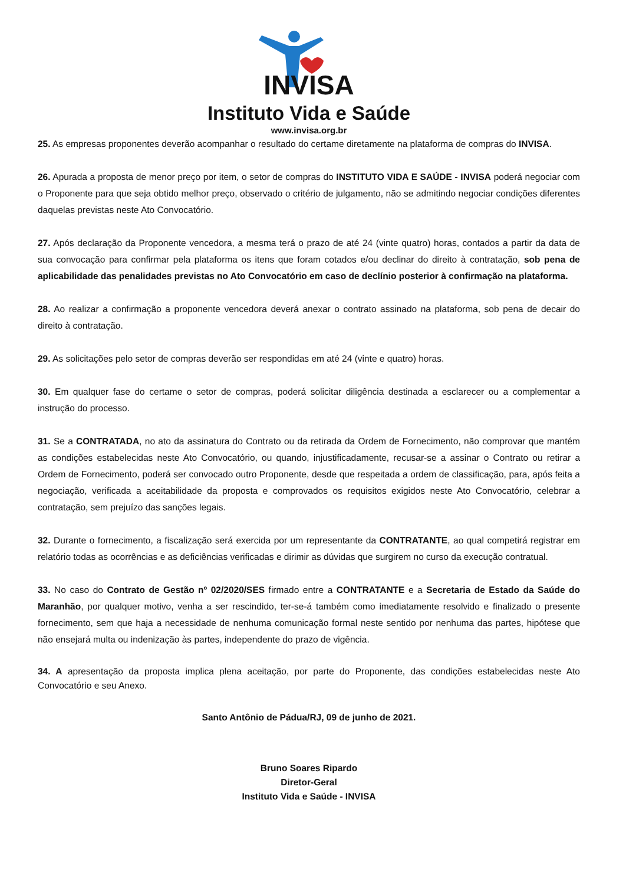INVISA
Instituto Vida e Saúde
www.invisa.org.br
25. As empresas proponentes deverão acompanhar o resultado do certame diretamente na plataforma de compras do INVISA.
26. Apurada a proposta de menor preço por item, o setor de compras do INSTITUTO VIDA E SAÚDE - INVISA poderá negociar com o Proponente para que seja obtido melhor preço, observado o critério de julgamento, não se admitindo negociar condições diferentes daquelas previstas neste Ato Convocatório.
27. Após declaração da Proponente vencedora, a mesma terá o prazo de até 24 (vinte quatro) horas, contados a partir da data de sua convocação para confirmar pela plataforma os itens que foram cotados e/ou declinar do direito à contratação, sob pena de aplicabilidade das penalidades previstas no Ato Convocatório em caso de declínio posterior à confirmação na plataforma.
28. Ao realizar a confirmação a proponente vencedora deverá anexar o contrato assinado na plataforma, sob pena de decair do direito à contratação.
29. As solicitações pelo setor de compras deverão ser respondidas em até 24 (vinte e quatro) horas.
30. Em qualquer fase do certame o setor de compras, poderá solicitar diligência destinada a esclarecer ou a complementar a instrução do processo.
31. Se a CONTRATADA, no ato da assinatura do Contrato ou da retirada da Ordem de Fornecimento, não comprovar que mantém as condições estabelecidas neste Ato Convocatório, ou quando, injustificadamente, recusar-se a assinar o Contrato ou retirar a Ordem de Fornecimento, poderá ser convocado outro Proponente, desde que respeitada a ordem de classificação, para, após feita a negociação, verificada a aceitabilidade da proposta e comprovados os requisitos exigidos neste Ato Convocatório, celebrar a contratação, sem prejuízo das sanções legais.
32. Durante o fornecimento, a fiscalização será exercida por um representante da CONTRATANTE, ao qual competirá registrar em relatório todas as ocorrências e as deficiências verificadas e dirimir as dúvidas que surgirem no curso da execução contratual.
33. No caso do Contrato de Gestão nº 02/2020/SES firmado entre a CONTRATANTE e a Secretaria de Estado da Saúde do Maranhão, por qualquer motivo, venha a ser rescindido, ter-se-á também como imediatamente resolvido e finalizado o presente fornecimento, sem que haja a necessidade de nenhuma comunicação formal neste sentido por nenhuma das partes, hipótese que não ensejará multa ou indenização às partes, independente do prazo de vigência.
34. A apresentação da proposta implica plena aceitação, por parte do Proponente, das condições estabelecidas neste Ato Convocatório e seu Anexo.
Santo Antônio de Pádua/RJ, 09 de junho de 2021.
Bruno Soares Ripardo
Diretor-Geral
Instituto Vida e Saúde - INVISA